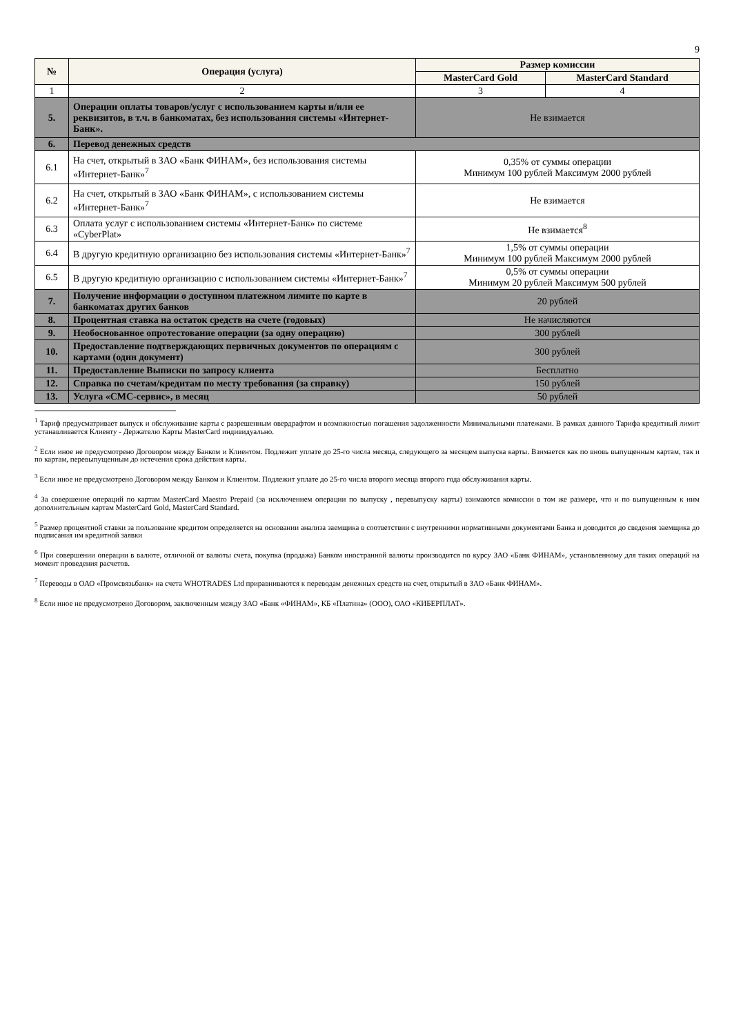9
| № | Операция (услуга) | Размер комиссии | |
| --- | --- | --- | --- |
| | | MasterCard Gold | MasterCard Standard |
| 1 | 2 | 3 | 4 |
| 5. | Операции оплаты товаров/услуг с использованием карты и/или ее реквизитов, в т.ч. в банкоматах, без использования системы «Интернет-Банк». | Не взимается | |
| 6. | Перевод денежных средств | | |
| 6.1 | На счет, открытый в ЗАО «Банк ФИНАМ», без использования системы «Интернет-Банк»<sup>7</sup> | 0,35% от суммы операции Минимум 100 рублей Максимум 2000 рублей | |
| 6.2 | На счет, открытый в ЗАО «Банк ФИНАМ», с использованием системы «Интернет-Банк»<sup>7</sup> | Не взимается | |
| 6.3 | Оплата услуг с использованием системы «Интернет-Банк» по системе «CyberPlat» | Не взимается<sup>8</sup> | |
| 6.4 | В другую кредитную организацию без использования системы «Интернет-Банк»<sup>7</sup> | 1,5% от суммы операции Минимум 100 рублей Максимум 2000 рублей | |
| 6.5 | В другую кредитную организацию с использованием системы «Интернет-Банк»<sup>7</sup> | 0,5% от суммы операции Минимум 20 рублей Максимум 500 рублей | |
| 7. | Получение информации о доступном платежном лимите по карте в банкоматах других банков | 20 рублей | |
| 8. | Процентная ставка на остаток средств на счете (годовых) | Не начисляются | |
| 9. | Необоснованное опротестование операции (за одну операцию) | 300 рублей | |
| 10. | Предоставление подтверждающих первичных документов по операциям с картами (один документ) | 300 рублей | |
| 11. | Предоставление Выписки по запросу клиента | Бесплатно | |
| 12. | Справка по счетам/кредитам по месту требования (за справку) | 150 рублей | |
| 13. | Услуга «СМС-сервис», в месяц | 50 рублей | |
<sup>1</sup> Тариф предусматривает выпуск и обслуживание карты с разрешенным овердрафтом и возможностью погашения задолженности Минимальными платежами. В рамках данного Тарифа кредитный лимит устанавливается Клиенту - Держателю Карты MasterCard индивидуально.
<sup>2</sup> Если иное не предусмотрено Договором между Банком и Клиентом. Подлежит уплате до 25-го числа месяца, следующего за месяцем выпуска карты. Взимается как по вновь выпущенным картам, так и по картам, перевыпущенным до истечения срока действия карты.
<sup>3</sup> Если иное не предусмотрено Договором между Банком и Клиентом. Подлежит уплате до 25-го числа второго месяца второго года обслуживания карты.
<sup>4</sup> За совершение операций по картам MasterCard Maestro Prepaid (за исключением операции по выпуску , перевыпуску карты) взимаются комиссии в том же размере, что и по выпущенным к ним дополнительным картам MasterCard Gold, MasterCard Standard.
<sup>5</sup> Размер процентной ставки за пользование кредитом определяется на основании анализа заемщика в соответствии с внутренними нормативными документами Банка и доводится до сведения заемщика до подписания им кредитной заявки
<sup>6</sup> При совершении операции в валюте, отличной от валюты счета, покупка (продажа) Банком иностранной валюты производится по курсу ЗАО «Банк ФИНАМ», установленному для таких операций на момент проведения расчетов.
<sup>7</sup> Переводы в ОАО «Промсвязьбанк» на счета WHOTRADES Ltd приравниваются к переводам денежных средств на счет, открытый в ЗАО «Банк ФИНАМ».
<sup>8</sup> Если иное не предусмотрено Договором, заключенным между ЗАО «Банк «ФИНАМ», КБ «Платина» (ООО), ОАО «КИБЕРПЛАТ».